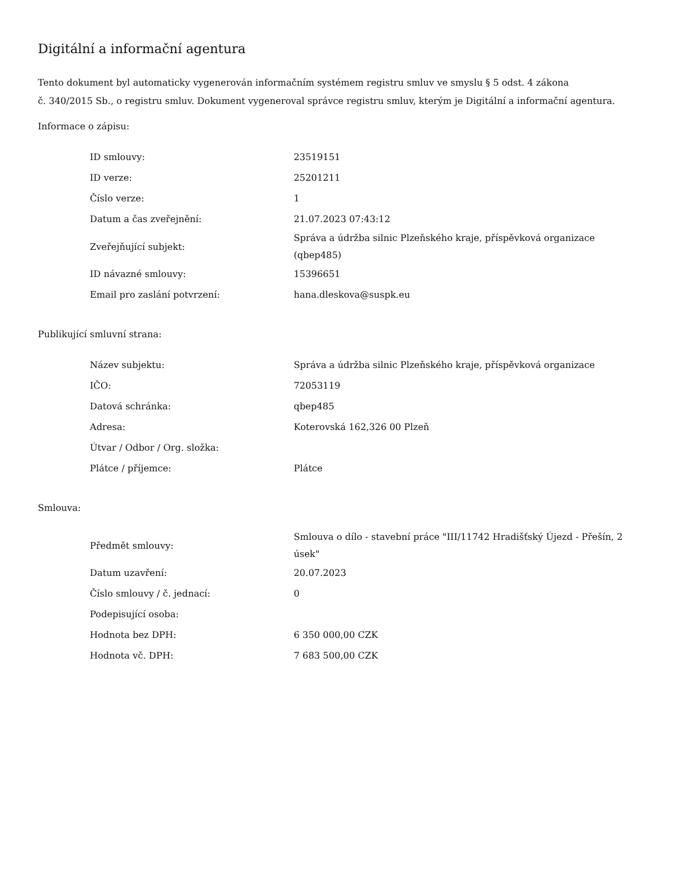Digitální a informační agentura
Tento dokument byl automaticky vygenerován informačním systémem registru smluv ve smyslu § 5 odst. 4 zákona
č. 340/2015 Sb., o registru smluv. Dokument vygeneroval správce registru smluv, kterým je Digitální a informační agentura.
Informace o zápisu:
| ID smlouvy: | 23519151 |
| ID verze: | 25201211 |
| Číslo verze: | 1 |
| Datum a čas zveřejnění: | 21.07.2023 07:43:12 |
| Zveřejňující subjekt: | Správa a údržba silnic Plzeňského kraje, příspěvková organizace (qbep485) |
| ID návazné smlouvy: | 15396651 |
| Email pro zaslání potvrzení: | hana.dleskova@suspk.eu |
Publikující smluvní strana:
| Název subjektu: | Správa a údržba silnic Plzeňského kraje, příspěvková organizace |
| IČO: | 72053119 |
| Datová schránka: | qbep485 |
| Adresa: | Koterovská 162,326 00 Plzeň |
| Útvar / Odbor / Org. složka: | |
| Plátce / příjemce: | Plátce |
Smlouva:
| Předmět smlouvy: | Smlouva o dílo - stavební práce "III/11742 Hradišťský Újezd - Přešín, 2 úsek" |
| Datum uzavření: | 20.07.2023 |
| Číslo smlouvy / č. jednací: | 0 |
| Podepisující osoba: | |
| Hodnota bez DPH: | 6 350 000,00 CZK |
| Hodnota vč. DPH: | 7 683 500,00 CZK |